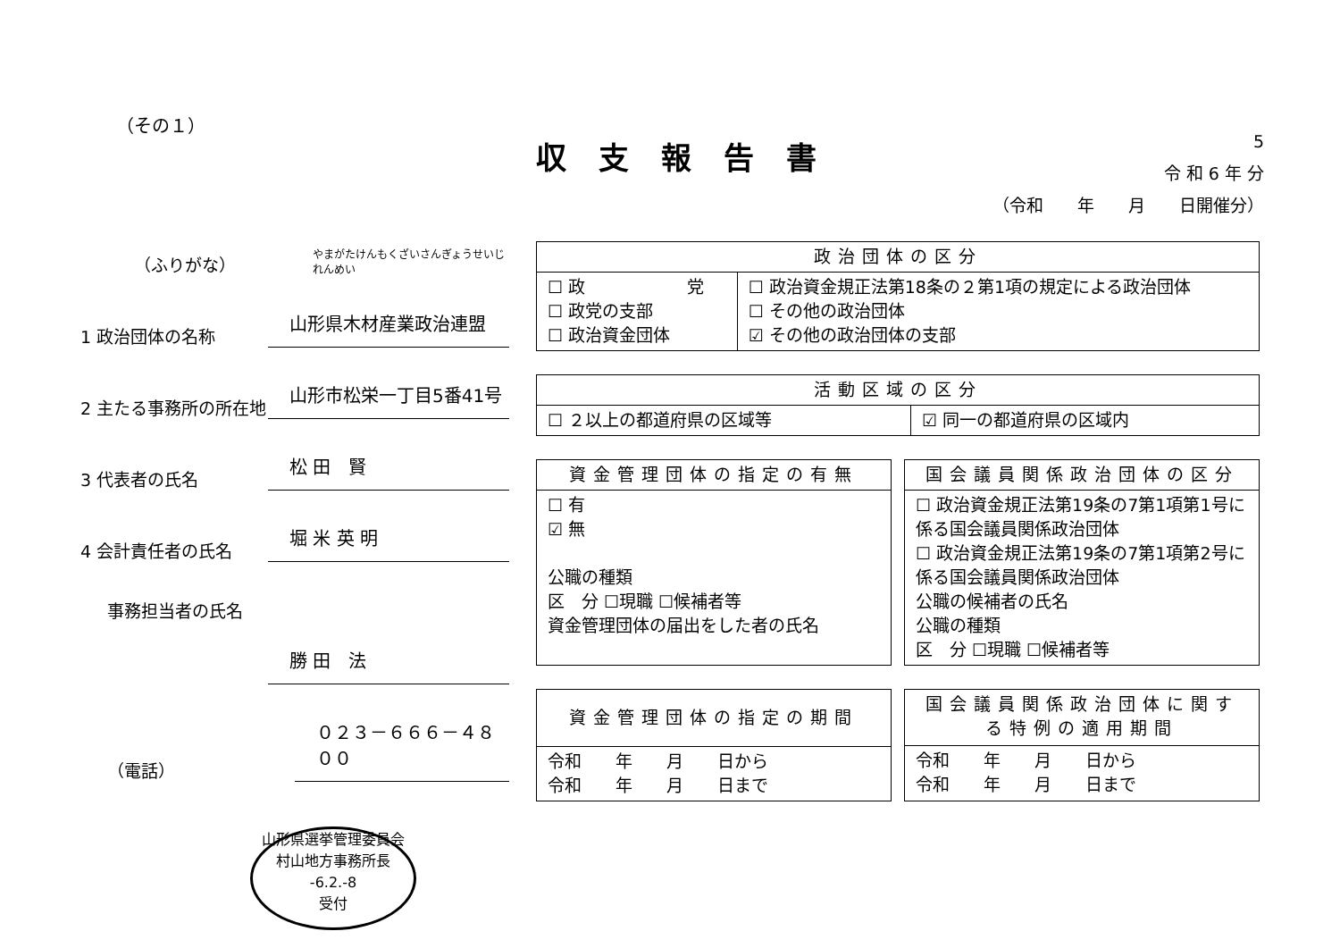（その１）
収支報告書
5
令 和 6 年 分
（令和　　年　　月　　日開催分）
（ふりがな）
やまがたけんもくざいさんぎょうせいじれんめい
1 政治団体の名称
山形県木材産業政治連盟
2 主たる事務所の所在地
山形市松栄一丁目5番41号
3 代表者の氏名
松 田　賢
4 会計責任者の氏名
堀 米 英 明
事務担当者の氏名
勝 田　法
（電話）
０２３－６６６－４８００
山形県選挙管理委員会
村山地方事務所長
-6.2.-8
受付
| 政治団体の区分 | |
| --- | --- |
| ☐ 政 党 ☐ 政党の支部 ☐ 政治資金団体 | ☐ 政治資金規正法第18条の２第1項の規定による政治団体 ☐ その他の政治団体 ☑ その他の政治団体の支部 |
| 活動区域の区分 | |
| --- | --- |
| ☐ ２以上の都道府県の区域等 | ☑ 同一の都道府県の区域内 |
| 資金管理団体の指定の有無 |
| --- |
| ☐ 有 ☑ 無 公職の種類 区 分 ☐現職 ☐候補者等 資金管理団体の届出をした者の氏名 |
| 国会議員関係政治団体の区分 |
| --- |
| ☐ 政治資金規正法第19条の7第1項第1号に係る国会議員関係政治団体 ☐ 政治資金規正法第19条の7第1項第2号に係る国会議員関係政治団体 公職の候補者の氏名 公職の種類 区 分 ☐現職 ☐候補者等 |
| 資金管理団体の指定の期間 |
| --- |
| 令和 年 月 日から 令和 年 月 日まで |
| 国会議員関係政治団体に関する特例の適用期間 |
| --- |
| 令和 年 月 日から 令和 年 月 日まで |